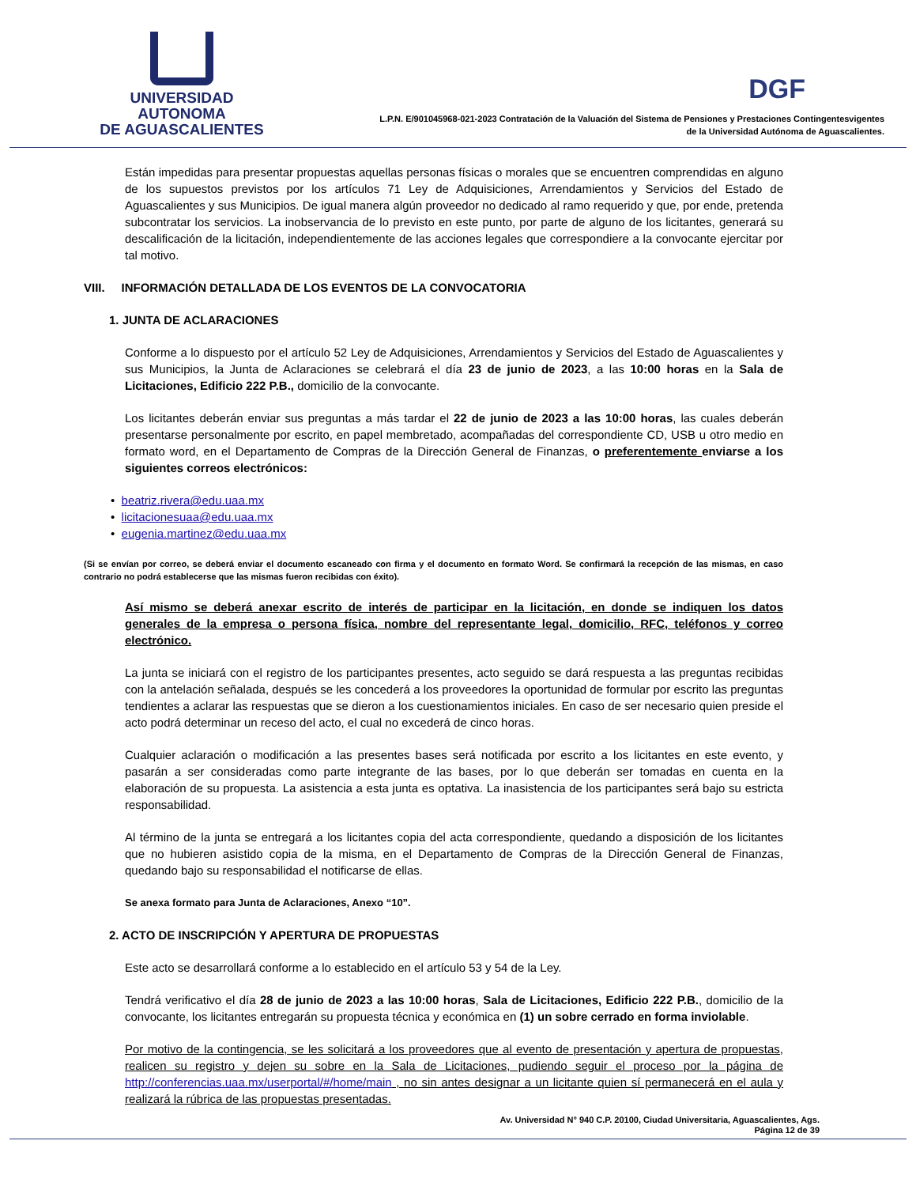UNIVERSIDAD AUTONOMA
DE AGUASCALIENTES
DGF
L.P.N. E/901045968-021-2023 Contratación de la Valuación del Sistema de Pensiones y Prestaciones Contingentesvigentes
de la Universidad Autónoma de Aguascalientes.
Están impedidas para presentar propuestas aquellas personas físicas o morales que se encuentren comprendidas en alguno de los supuestos previstos por los artículos 71 Ley de Adquisiciones, Arrendamientos y Servicios del Estado de Aguascalientes y sus Municipios. De igual manera algún proveedor no dedicado al ramo requerido y que, por ende, pretenda subcontratar los servicios. La inobservancia de lo previsto en este punto, por parte de alguno de los licitantes, generará su descalificación de la licitación, independientemente de las acciones legales que correspondiere a la convocante ejercitar por tal motivo.
VIII. INFORMACIÓN DETALLADA DE LOS EVENTOS DE LA CONVOCATORIA
1. JUNTA DE ACLARACIONES
Conforme a lo dispuesto por el artículo 52 Ley de Adquisiciones, Arrendamientos y Servicios del Estado de Aguascalientes y sus Municipios, la Junta de Aclaraciones se celebrará el día 23 de junio de 2023, a las 10:00 horas en la Sala de Licitaciones, Edificio 222 P.B., domicilio de la convocante.
Los licitantes deberán enviar sus preguntas a más tardar el 22 de junio de 2023 a las 10:00 horas, las cuales deberán presentarse personalmente por escrito, en papel membretado, acompañadas del correspondiente CD, USB u otro medio en formato word, en el Departamento de Compras de la Dirección General de Finanzas, o preferentemente enviarse a los siguientes correos electrónicos:
• beatriz.rivera@edu.uaa.mx
• licitacionesuaa@edu.uaa.mx
• eugenia.martinez@edu.uaa.mx
(Si se envían por correo, se deberá enviar el documento escaneado con firma y el documento en formato Word. Se confirmará la recepción de las mismas, en caso contrario no podrá establecerse que las mismas fueron recibidas con éxito).
Así mismo se deberá anexar escrito de interés de participar en la licitación, en donde se indiquen los datos generales de la empresa o persona física, nombre del representante legal, domicilio, RFC, teléfonos y correo electrónico.
La junta se iniciará con el registro de los participantes presentes, acto seguido se dará respuesta a las preguntas recibidas con la antelación señalada, después se les concederá a los proveedores la oportunidad de formular por escrito las preguntas tendientes a aclarar las respuestas que se dieron a los cuestionamientos iniciales. En caso de ser necesario quien preside el acto podrá determinar un receso del acto, el cual no excederá de cinco horas.
Cualquier aclaración o modificación a las presentes bases será notificada por escrito a los licitantes en este evento, y pasarán a ser consideradas como parte integrante de las bases, por lo que deberán ser tomadas en cuenta en la elaboración de su propuesta. La asistencia a esta junta es optativa. La inasistencia de los participantes será bajo su estricta responsabilidad.
Al término de la junta se entregará a los licitantes copia del acta correspondiente, quedando a disposición de los licitantes que no hubieren asistido copia de la misma, en el Departamento de Compras de la Dirección General de Finanzas, quedando bajo su responsabilidad el notificarse de ellas.
Se anexa formato para Junta de Aclaraciones, Anexo “10”.
2. ACTO DE INSCRIPCIÓN Y APERTURA DE PROPUESTAS
Este acto se desarrollará conforme a lo establecido en el artículo 53 y 54 de la Ley.
Tendrá verificativo el día 28 de junio de 2023 a las 10:00 horas, Sala de Licitaciones, Edificio 222 P.B., domicilio de la convocante, los licitantes entregarán su propuesta técnica y económica en (1) un sobre cerrado en forma inviolable.
Por motivo de la contingencia, se les solicitará a los proveedores que al evento de presentación y apertura de propuestas, realicen su registro y dejen su sobre en la Sala de Licitaciones, pudiendo seguir el proceso por la página de http://conferencias.uaa.mx/userportal/#/home/main , no sin antes designar a un licitante quien sí permanecerá en el aula y realizará la rúbrica de las propuestas presentadas.
Av. Universidad N° 940 C.P. 20100, Ciudad Universitaria, Aguascalientes, Ags.
Página 12 de 39